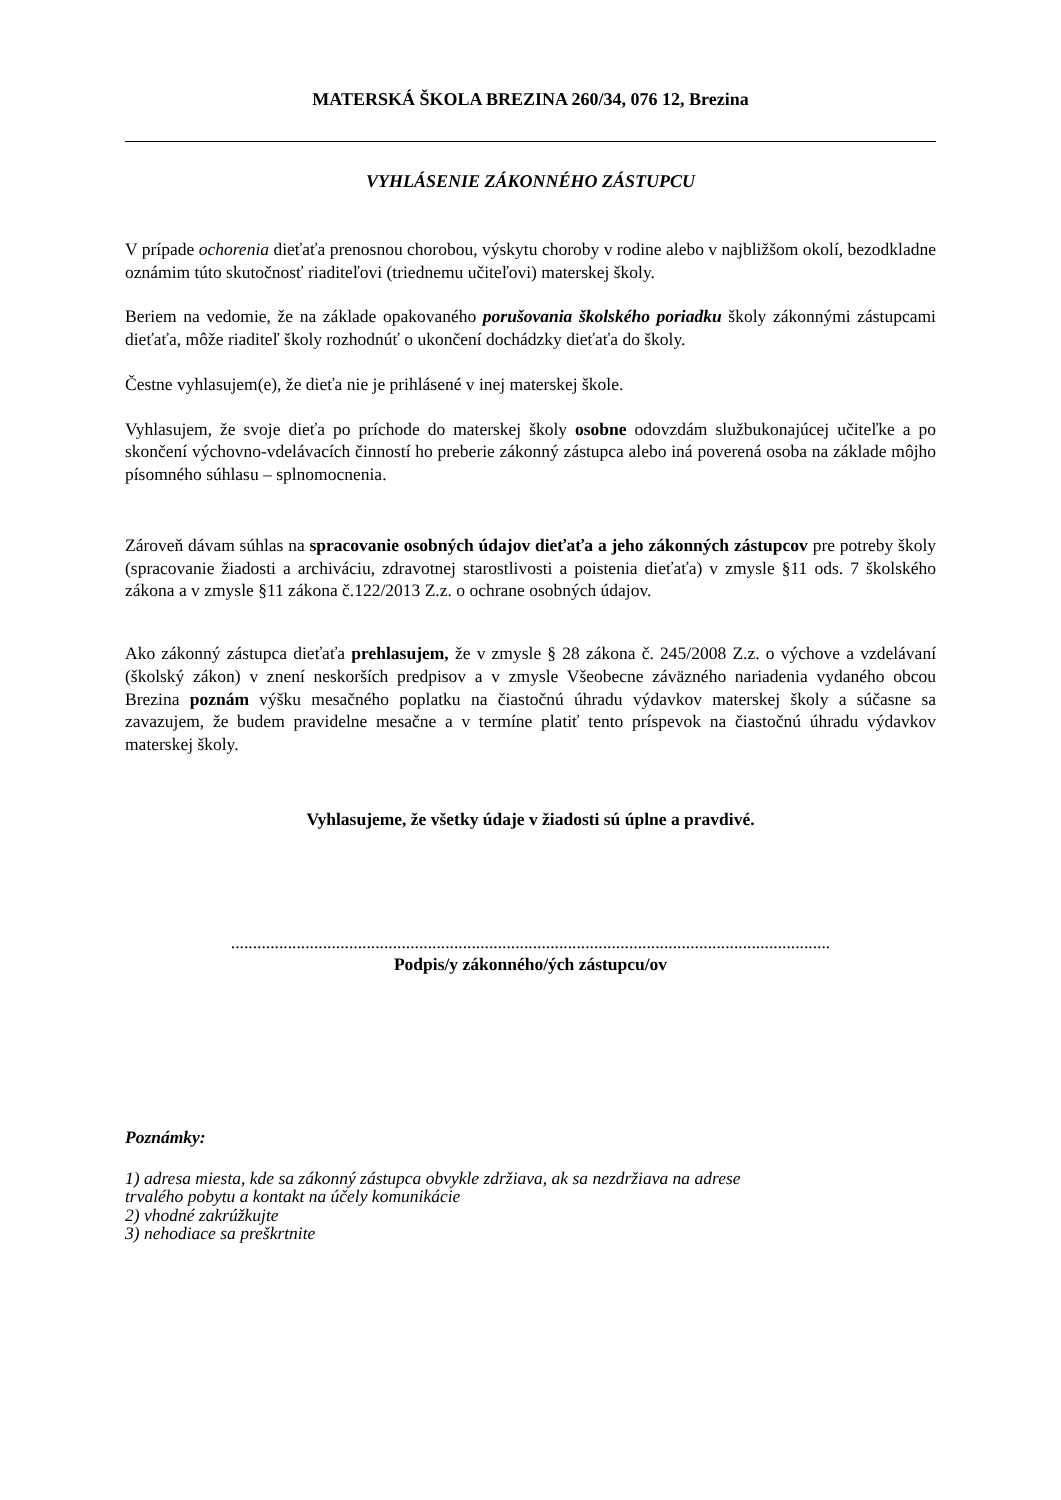MATERSKÁ ŠKOLA BREZINA 260/34, 076 12, Brezina
VYHLÁSENIE ZÁKONNÉHO ZÁSTUPCU
V prípade ochorenia dieťaťa prenosnou chorobou, výskytu choroby v rodine alebo v najbližšom okolí, bezodkladne oznámim túto skutočnosť riaditeľovi (triednemu učiteľovi) materskej školy.
Beriem na vedomie, že na základe opakovaného porušovania školského poriadku školy zákonnými zástupcami dieťaťa, môže riaditeľ školy rozhodnúť o ukončení dochádzky dieťaťa do školy.
Čestne vyhlasujem(e), že dieťa nie je prihlásené v inej materskej škole.
Vyhlasujem, že svoje dieťa po príchode do materskej školy osobne odovzdám službukonajúcej učiteľke a po skončení výchovno-vdelávacích činností ho preberie zákonný zástupca alebo iná poverená osoba na základe môjho písomného súhlasu – splnomocnenia.
Zároveň dávam súhlas na spracovanie osobných údajov dieťaťa a jeho zákonných zástupcov pre potreby školy (spracovanie žiadosti a archiváciu, zdravotnej starostlivosti a poistenia dieťaťa) v zmysle §11 ods. 7 školského zákona a v zmysle §11 zákona č.122/2013 Z.z. o ochrane osobných údajov.
Ako zákonný zástupca dieťaťa prehlasujem, že v zmysle § 28 zákona č. 245/2008 Z.z. o výchove a vzdelávaní (školský zákon) v znení neskorších predpisov a v zmysle Všeobecne záväzného nariadenia vydaného obcou Brezina poznám výšku mesačného poplatku na čiastočnú úhradu výdavkov materskej školy a súčasne sa zavazujem, že budem pravidelne mesačne a v termíne platiť tento príspevok na čiastočnú úhradu výdavkov materskej školy.
Vyhlasujeme, že všetky údaje v žiadosti sú úplne a pravdivé.
.........................................................................................................................................
Podpis/y zákonného/ých zástupcu/ov
Poznámky:
1) adresa miesta, kde sa zákonný zástupca obvykle zdržiava, ak sa nezdržiava na adrese
trvalého pobytu a kontakt na účely komunikácie
2) vhodné zakrúžkujte
3) nehodiace sa preškrtnite